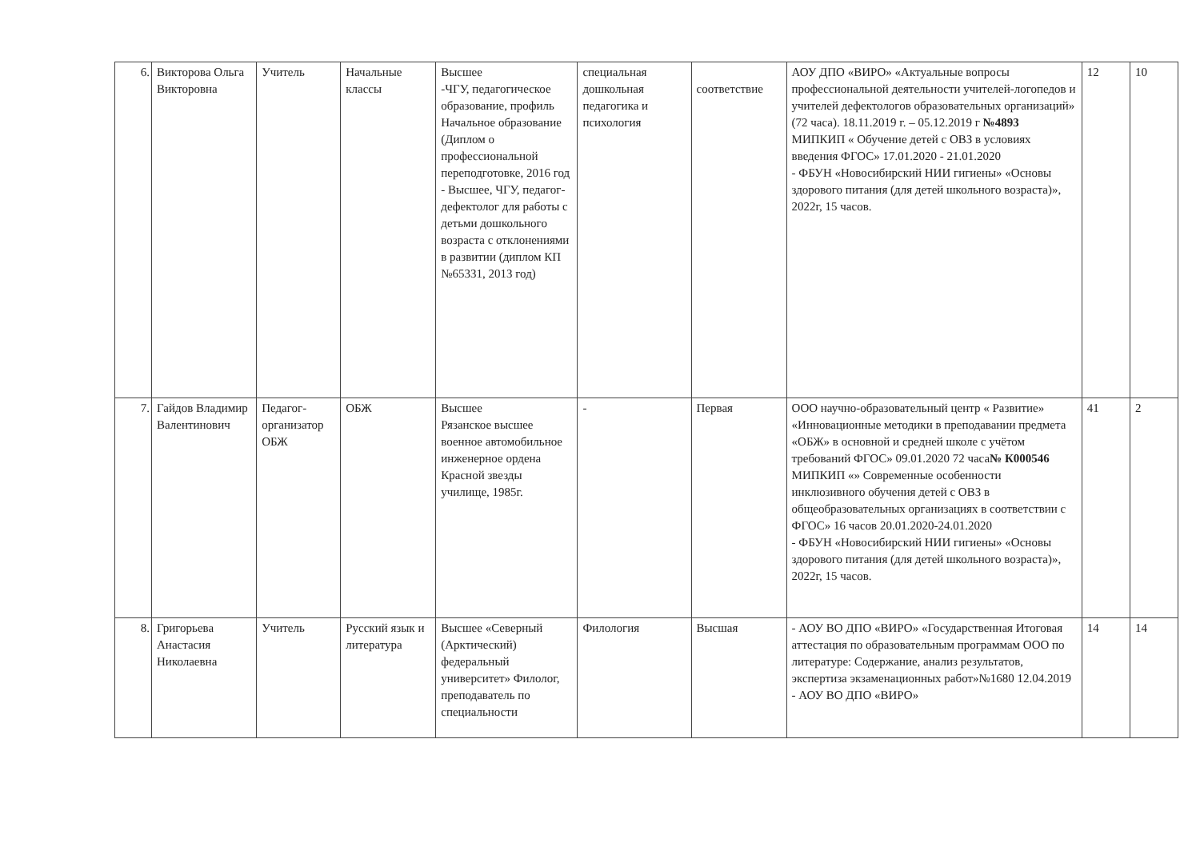| 6. | Викторова Ольга Викторовна | Учитель | Начальные классы | Высшее -ЧГУ, педагогическое образование, профиль Начальное образование (Диплом о профессиональной переподготовке, 2016 год - Высшее, ЧГУ, педагог-дефектолог для работы с детьми дошкольного возраста с отклонениями в развитии (диплом КП №65331, 2013 год) | специальная дошкольная педагогика и психология | соответствие | АОУ ДПО «ВИРО» «Актуальные вопросы профессиональной деятельности учителей-логопедов и учителей дефектологов образовательных организаций» (72 часа). 18.11.2019 г. – 05.12.2019 г №4893 МИПКИП « Обучение детей с ОВЗ в условиях введения ФГОС» 17.01.2020 - 21.01.2020 - ФБУН «Новосибирский НИИ гигиены» «Основы здорового питания (для детей школьного возраста)», 2022г, 15 часов. | 12 | 10 |
| 7. | Гайдов Владимир Валентинович | Педагог-организатор ОБЖ | ОБЖ | Высшее Рязанское высшее военное автомобильное инженерное ордена Красной звезды училище, 1985г. | - | Первая | ООО научно-образовательный центр « Развитие» «Инновационные методики в преподавании предмета «ОБЖ» в основной и средней школе с учётом требований ФГОС» 09.01.2020 72 часа № К000546 МИПКИП «» Современные особенности инклюзивного обучения детей с ОВЗ в общеобразовательных организациях в соответствии с ФГОС» 16 часов 20.01.2020-24.01.2020 - ФБУН «Новосибирский НИИ гигиены» «Основы здорового питания (для детей школьного возраста)», 2022г, 15 часов. | 41 | 2 |
| 8. | Григорьева Анастасия Николаевна | Учитель | Русский язык и литература | Высшее «Северный (Арктический) федеральный университет» Филолог, преподаватель по специальности | Филология | Высшая | - АОУ ВО ДПО «ВИРО» «Государственная Итоговая аттестация по образовательным программам ООО по литературе: Содержание, анализ результатов, экспертиза экзаменационных работ»№1680 12.04.2019 - АОУ ВО ДПО «ВИРО» | 14 | 14 |